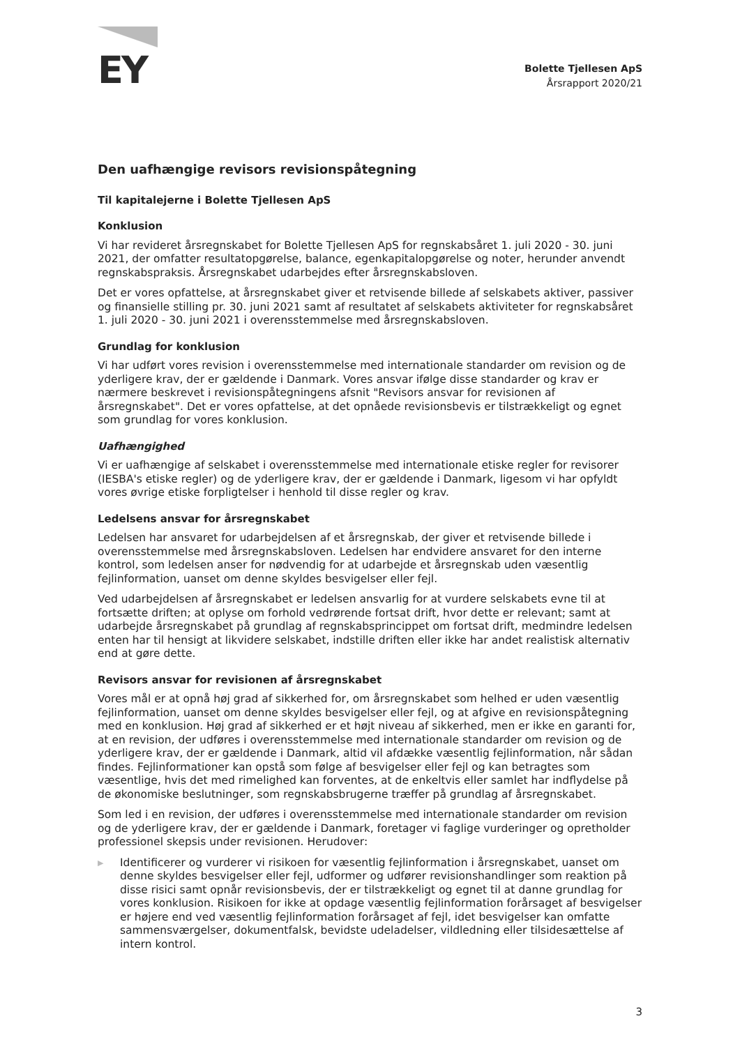EY
Bolette Tjellesen ApS
Årsrapport 2020/21
Den uafhængige revisors revisionspåtegning
Til kapitalejerne i Bolette Tjellesen ApS
Konklusion
Vi har revideret årsregnskabet for Bolette Tjellesen ApS for regnskabsåret 1. juli 2020 - 30. juni 2021, der omfatter resultatopgørelse, balance, egenkapitalopgørelse og noter, herunder anvendt regnskabspraksis. Årsregnskabet udarbejdes efter årsregnskabsloven.
Det er vores opfattelse, at årsregnskabet giver et retvisende billede af selskabets aktiver, passiver og finansielle stilling pr. 30. juni 2021 samt af resultatet af selskabets aktiviteter for regnskabsåret 1. juli 2020 - 30. juni 2021 i overensstemmelse med årsregnskabsloven.
Grundlag for konklusion
Vi har udført vores revision i overensstemmelse med internationale standarder om revision og de yderligere krav, der er gældende i Danmark. Vores ansvar ifølge disse standarder og krav er nærmere beskrevet i revisionspåtegningens afsnit "Revisors ansvar for revisionen af årsregnskabet". Det er vores opfattelse, at det opnåede revisionsbevis er tilstrækkeligt og egnet som grundlag for vores konklusion.
Uafhængighed
Vi er uafhængige af selskabet i overensstemmelse med internationale etiske regler for revisorer (IESBA's etiske regler) og de yderligere krav, der er gældende i Danmark, ligesom vi har opfyldt vores øvrige etiske forpligtelser i henhold til disse regler og krav.
Ledelsens ansvar for årsregnskabet
Ledelsen har ansvaret for udarbejdelsen af et årsregnskab, der giver et retvisende billede i overensstemmelse med årsregnskabsloven. Ledelsen har endvidere ansvaret for den interne kontrol, som ledelsen anser for nødvendig for at udarbejde et årsregnskab uden væsentlig fejlinformation, uanset om denne skyldes besvigelser eller fejl.
Ved udarbejdelsen af årsregnskabet er ledelsen ansvarlig for at vurdere selskabets evne til at fortsætte driften; at oplyse om forhold vedrørende fortsat drift, hvor dette er relevant; samt at udarbejde årsregnskabet på grundlag af regnskabsprincippet om fortsat drift, medmindre ledelsen enten har til hensigt at likvidere selskabet, indstille driften eller ikke har andet realistisk alternativ end at gøre dette.
Revisors ansvar for revisionen af årsregnskabet
Vores mål er at opnå høj grad af sikkerhed for, om årsregnskabet som helhed er uden væsentlig fejlinformation, uanset om denne skyldes besvigelser eller fejl, og at afgive en revisionspåtegning med en konklusion. Høj grad af sikkerhed er et højt niveau af sikkerhed, men er ikke en garanti for, at en revision, der udføres i overensstemmelse med internationale standarder om revision og de yderligere krav, der er gældende i Danmark, altid vil afdække væsentlig fejlinformation, når sådan findes. Fejlinformationer kan opstå som følge af besvigelser eller fejl og kan betragtes som væsentlige, hvis det med rimelighed kan forventes, at de enkeltvis eller samlet har indflydelse på de økonomiske beslutninger, som regnskabsbrugerne træffer på grundlag af årsregnskabet.
Som led i en revision, der udføres i overensstemmelse med internationale standarder om revision og de yderligere krav, der er gældende i Danmark, foretager vi faglige vurderinger og opretholder professionel skepsis under revisionen. Herudover:
▶ Identificerer og vurderer vi risikoen for væsentlig fejlinformation i årsregnskabet, uanset om denne skyldes besvigelser eller fejl, udformer og udfører revisionshandlinger som reaktion på disse risici samt opnår revisionsbevis, der er tilstrækkeligt og egnet til at danne grundlag for vores konklusion. Risikoen for ikke at opdage væsentlig fejlinformation forårsaget af besvigelser er højere end ved væsentlig fejlinformation forårsaget af fejl, idet besvigelser kan omfatte sammensværgelser, dokumentfalsk, bevidste udeladelser, vildledning eller tilsidesættelse af intern kontrol.
3